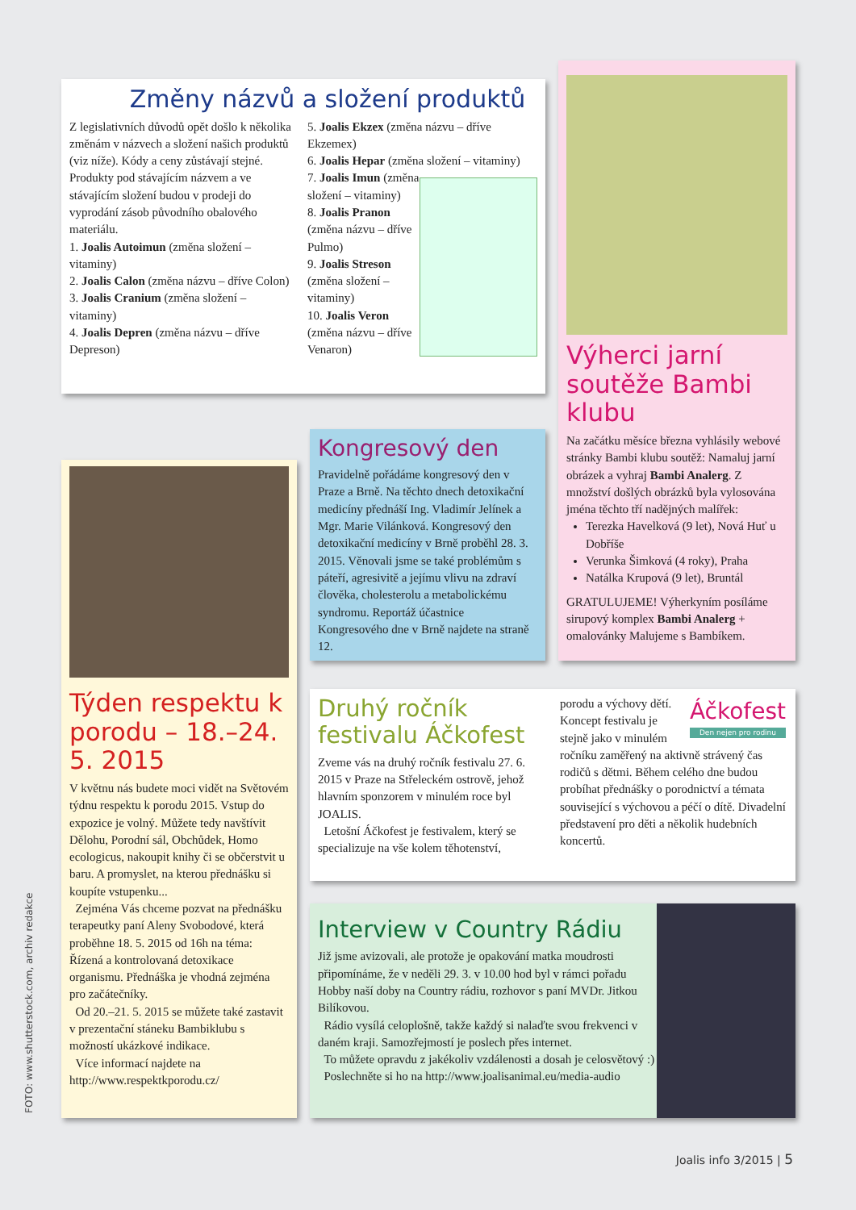Změny názvů a složení produktů
Z legislativních důvodů opět došlo k několika změnám v názvech a složení našich produktů (viz níže). Kódy a ceny zůstávají stejné. Produkty pod stávajícím názvem a ve stávajícím složení budou v prodeji do vyprodání zásob původního obalového materiálu.
1. Joalis Autoimun (změna složení – vitaminy)
2. Joalis Calon (změna názvu – dříve Colon)
3. Joalis Cranium (změna složení – vitaminy)
4. Joalis Depren (změna názvu – dříve Depreson)
5. Joalis Ekzex (změna názvu – dříve Ekzemex)
6. Joalis Hepar (změna složení – vitaminy)
7. Joalis Imun (změna složení – vitaminy)
8. Joalis Pranon (změna názvu – dříve Pulmo)
9. Joalis Streson (změna složení – vitaminy)
10. Joalis Veron (změna názvu – dříve Venaron)
Výherci jarní soutěže Bambi klubu
Na začátku měsíce března vyhlásily webové stránky Bambi klubu soutěž: Namaluj jarní obrázek a vyhraj Bambi Analerg. Z množství došlých obrázků byla vylosována jména těchto tří nadějných malířek:
Terezka Havelková (9 let), Nová Huť u Dobříše
Verunka Šimková (4 roky), Praha
Natálka Krupová (9 let), Bruntál
GRATULUJEME! Výherkyním posíláme sirupový komplex Bambi Analerg + omalovánky Malujeme s Bambíkem.
Kongresový den
Pravidelně pořádáme kongresový den v Praze a Brně. Na těchto dnech detoxikační medicíny přednáší Ing. Vladimír Jelínek a Mgr. Marie Vilánková. Kongresový den detoxikační medicíny v Brně proběhl 28. 3. 2015. Věnovali jsme se také problémům s páteří, agresivitě a jejímu vlivu na zdraví člověka, cholesterolu a metabolickému syndromu. Reportáž účastnice Kongresového dne v Brně najdete na straně 12.
Týden respektu k porodu – 18.–24. 5. 2015
V květnu nás budete moci vidět na Světovém týdnu respektu k porodu 2015. Vstup do expozice je volný. Můžete tedy navštívit Dělohu, Porodní sál, Obchůdek, Homo ecologicus, nakoupit knihy či se občerstvit u baru. A promyslet, na kterou přednášku si koupíte vstupenku...
Zejména Vás chceme pozvat na přednášku terapeutky paní Aleny Svobodové, která proběhne 18. 5. 2015 od 16h na téma: Řízená a kontrolovaná detoxikace organismu. Přednáška je vhodná zejména pro začátečníky.
Od 20.–21. 5. 2015 se můžete také zastavit v prezentační stáneku Bambiklubu s možností ukázkové indikace.
Více informací najdete na http://www.respektkporodu.cz/
Druhý ročník festivalu Áčkofest
Zveme vás na druhý ročník festivalu 27. 6. 2015 v Praze na Střeleckém ostrově, jehož hlavním sponzorem v minulém roce byl JOALIS.
Letošní Áčkofest je festivalem, který se specializuje na vše kolem těhotenství,
Áčkofest
Den nejen pro rodinu
porodu a výchovy dětí. Koncept festivalu je stejně jako v minulém ročníku zaměřený na aktivně strávený čas rodičů s dětmi. Během celého dne budou probíhat přednášky o porodnictví a témata související s výchovou a péčí o dítě. Divadelní představení pro děti a několik hudebních koncertů.
Interview v Country Rádiu
Již jsme avizovali, ale protože je opakování matka moudrosti připomínáme, že v neděli 29. 3. v 10.00 hod byl v rámci pořadu Hobby naší doby na Country rádiu, rozhovor s paní MVDr. Jitkou Bilíkovou.
Rádio vysílá celoplošně, takže každý si nalaďte svou frekvenci v daném kraji. Samozřejmostí je poslech přes internet.
To můžete opravdu z jakékoliv vzdálenosti a dosah je celosvětový :)
Poslechněte si ho na http://www.joalisanimal.eu/media-audio
FOTO: www.shutterstock.com, archiv redakce
Joalis info 3/2015 | 5